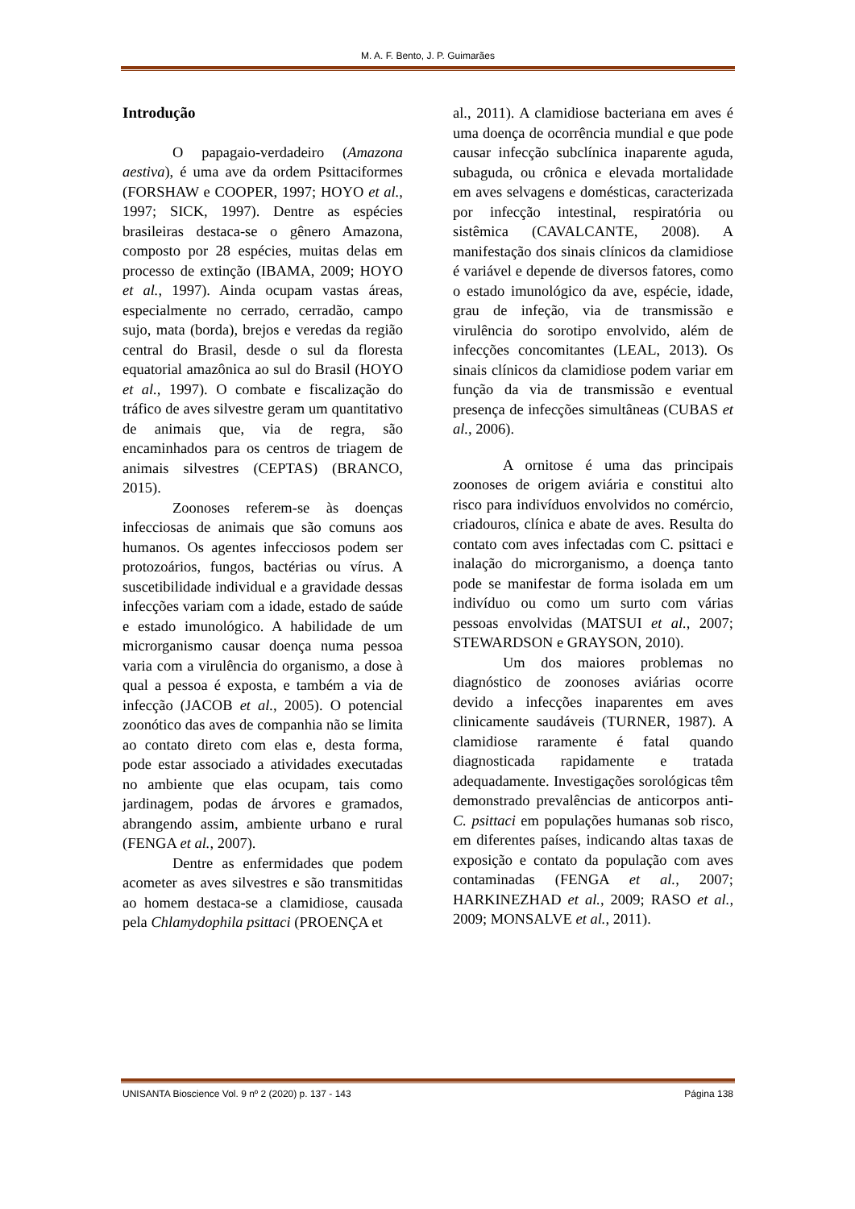M. A. F. Bento, J. P. Guimarães
Introdução
O papagaio-verdadeiro (Amazona aestiva), é uma ave da ordem Psittaciformes (FORSHAW e COOPER, 1997; HOYO et al., 1997; SICK, 1997). Dentre as espécies brasileiras destaca-se o gênero Amazona, composto por 28 espécies, muitas delas em processo de extinção (IBAMA, 2009; HOYO et al., 1997). Ainda ocupam vastas áreas, especialmente no cerrado, cerradão, campo sujo, mata (borda), brejos e veredas da região central do Brasil, desde o sul da floresta equatorial amazônica ao sul do Brasil (HOYO et al., 1997). O combate e fiscalização do tráfico de aves silvestre geram um quantitativo de animais que, via de regra, são encaminhados para os centros de triagem de animais silvestres (CEPTAS) (BRANCO, 2015).
Zoonoses referem-se às doenças infecciosas de animais que são comuns aos humanos. Os agentes infecciosos podem ser protozoários, fungos, bactérias ou vírus. A suscetibilidade individual e a gravidade dessas infecções variam com a idade, estado de saúde e estado imunológico. A habilidade de um microrganismo causar doença numa pessoa varia com a virulência do organismo, a dose à qual a pessoa é exposta, e também a via de infecção (JACOB et al., 2005). O potencial zoonótico das aves de companhia não se limita ao contato direto com elas e, desta forma, pode estar associado a atividades executadas no ambiente que elas ocupam, tais como jardinagem, podas de árvores e gramados, abrangendo assim, ambiente urbano e rural (FENGA et al., 2007).
Dentre as enfermidades que podem acometer as aves silvestres e são transmitidas ao homem destaca-se a clamidiose, causada pela Chlamydophila psittaci (PROENÇA et
al., 2011). A clamidiose bacteriana em aves é uma doença de ocorrência mundial e que pode causar infecção subclínica inaparente aguda, subaguda, ou crônica e elevada mortalidade em aves selvagens e domésticas, caracterizada por infecção intestinal, respiratória ou sistêmica (CAVALCANTE, 2008). A manifestação dos sinais clínicos da clamidiose é variável e depende de diversos fatores, como o estado imunológico da ave, espécie, idade, grau de infeção, via de transmissão e virulência do sorotipo envolvido, além de infecções concomitantes (LEAL, 2013). Os sinais clínicos da clamidiose podem variar em função da via de transmissão e eventual presença de infecções simultâneas (CUBAS et al., 2006).
A ornitose é uma das principais zoonoses de origem aviária e constitui alto risco para indivíduos envolvidos no comércio, criadouros, clínica e abate de aves. Resulta do contato com aves infectadas com C. psittaci e inalação do microrganismo, a doença tanto pode se manifestar de forma isolada em um indivíduo ou como um surto com várias pessoas envolvidas (MATSUI et al., 2007; STEWARDSON e GRAYSON, 2010).
Um dos maiores problemas no diagnóstico de zoonoses aviárias ocorre devido a infecções inaparentes em aves clinicamente saudáveis (TURNER, 1987). A clamidiose raramente é fatal quando diagnosticada rapidamente e tratada adequadamente. Investigações sorológicas têm demonstrado prevalências de anticorpos anti-C. psittaci em populações humanas sob risco, em diferentes países, indicando altas taxas de exposição e contato da população com aves contaminadas (FENGA et al., 2007; HARKINEZHAD et al., 2009; RASO et al., 2009; MONSALVE et al., 2011).
UNISANTA Bioscience Vol. 9 nº 2 (2020) p. 137 - 143 Página 138